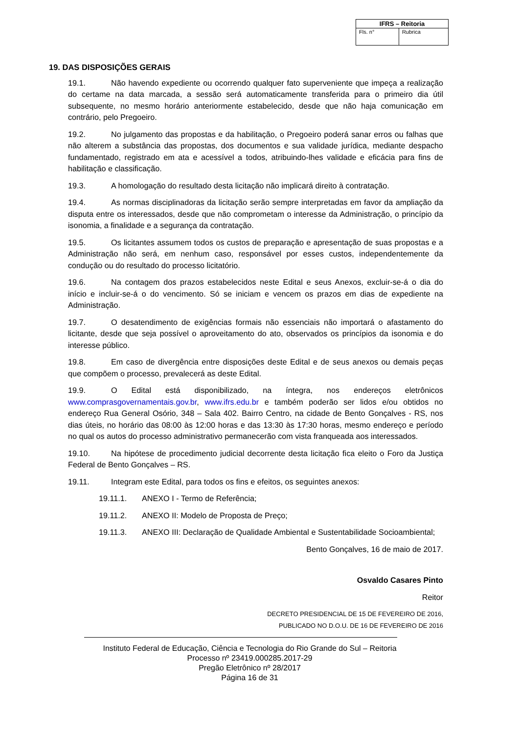| IFRS – Reitoria | |
| --- | --- |
| Fls. n° | Rubrica |
19. DAS DISPOSIÇÕES GERAIS
19.1. Não havendo expediente ou ocorrendo qualquer fato superveniente que impeça a realização do certame na data marcada, a sessão será automaticamente transferida para o primeiro dia útil subsequente, no mesmo horário anteriormente estabelecido, desde que não haja comunicação em contrário, pelo Pregoeiro.
19.2. No julgamento das propostas e da habilitação, o Pregoeiro poderá sanar erros ou falhas que não alterem a substância das propostas, dos documentos e sua validade jurídica, mediante despacho fundamentado, registrado em ata e acessível a todos, atribuindo-lhes validade e eficácia para fins de habilitação e classificação.
19.3. A homologação do resultado desta licitação não implicará direito à contratação.
19.4. As normas disciplinadoras da licitação serão sempre interpretadas em favor da ampliação da disputa entre os interessados, desde que não comprometam o interesse da Administração, o princípio da isonomia, a finalidade e a segurança da contratação.
19.5. Os licitantes assumem todos os custos de preparação e apresentação de suas propostas e a Administração não será, em nenhum caso, responsável por esses custos, independentemente da condução ou do resultado do processo licitatório.
19.6. Na contagem dos prazos estabelecidos neste Edital e seus Anexos, excluir-se-á o dia do início e incluir-se-á o do vencimento. Só se iniciam e vencem os prazos em dias de expediente na Administração.
19.7. O desatendimento de exigências formais não essenciais não importará o afastamento do licitante, desde que seja possível o aproveitamento do ato, observados os princípios da isonomia e do interesse público.
19.8. Em caso de divergência entre disposições deste Edital e de seus anexos ou demais peças que compõem o processo, prevalecerá as deste Edital.
19.9. O Edital está disponibilizado, na íntegra, nos endereços eletrônicos www.comprasgovernamentais.gov.br, www.ifrs.edu.br e também poderão ser lidos e/ou obtidos no endereço Rua General Osório, 348 – Sala 402. Bairro Centro, na cidade de Bento Gonçalves - RS, nos dias úteis, no horário das 08:00 às 12:00 horas e das 13:30 às 17:30 horas, mesmo endereço e período no qual os autos do processo administrativo permanecerão com vista franqueada aos interessados.
19.10. Na hipótese de procedimento judicial decorrente desta licitação fica eleito o Foro da Justiça Federal de Bento Gonçalves – RS.
19.11. Integram este Edital, para todos os fins e efeitos, os seguintes anexos:
19.11.1. ANEXO I - Termo de Referência;
19.11.2. ANEXO II: Modelo de Proposta de Preço;
19.11.3. ANEXO III: Declaração de Qualidade Ambiental e Sustentabilidade Socioambiental;
Bento Gonçalves, 16 de maio de 2017.
Osvaldo Casares Pinto
Reitor
DECRETO PRESIDENCIAL DE 15 DE FEVEREIRO DE 2016,
PUBLICADO NO D.O.U. DE 16 DE FEVEREIRO DE 2016
Instituto Federal de Educação, Ciência e Tecnologia do Rio Grande do Sul – Reitoria
Processo nº 23419.000285.2017-29
Pregão Eletrônico nº 28/2017
Página 16 de 31